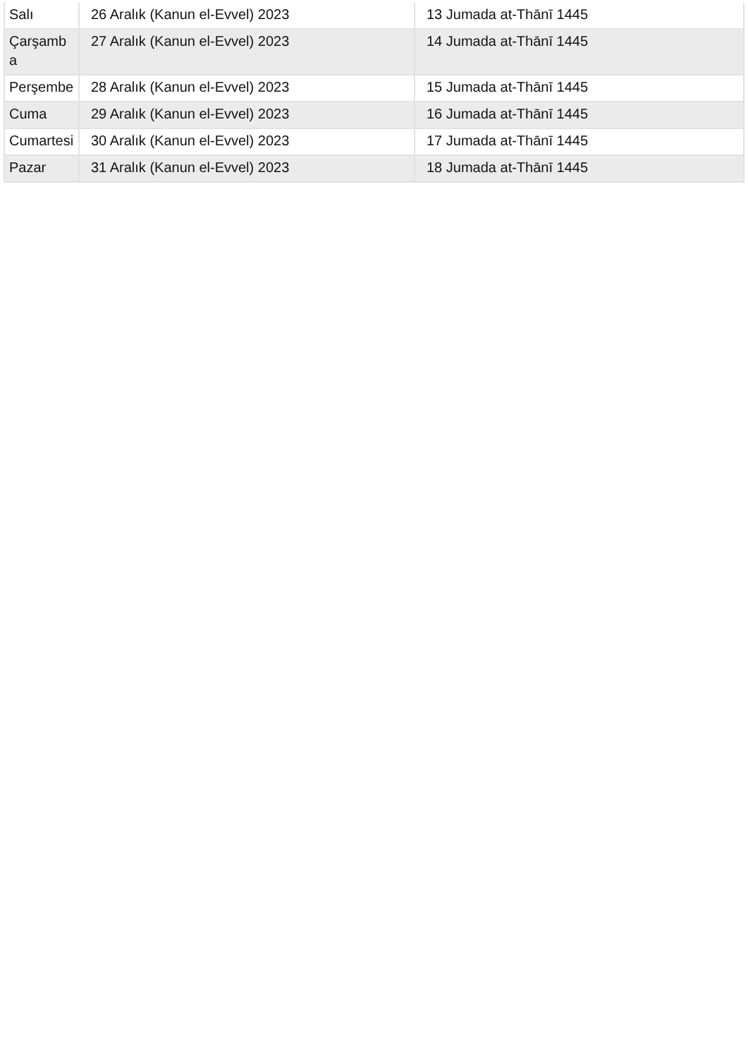| Salı | 26 Aralık (Kanun el-Evvel) 2023 | 13 Jumada at-Thānī 1445 |
| Çarşamba | 27 Aralık (Kanun el-Evvel) 2023 | 14 Jumada at-Thānī 1445 |
| Perşembe | 28 Aralık (Kanun el-Evvel) 2023 | 15 Jumada at-Thānī 1445 |
| Cuma | 29 Aralık (Kanun el-Evvel) 2023 | 16 Jumada at-Thānī 1445 |
| Cumartesi | 30 Aralık (Kanun el-Evvel) 2023 | 17 Jumada at-Thānī 1445 |
| Pazar | 31 Aralık (Kanun el-Evvel) 2023 | 18 Jumada at-Thānī 1445 |